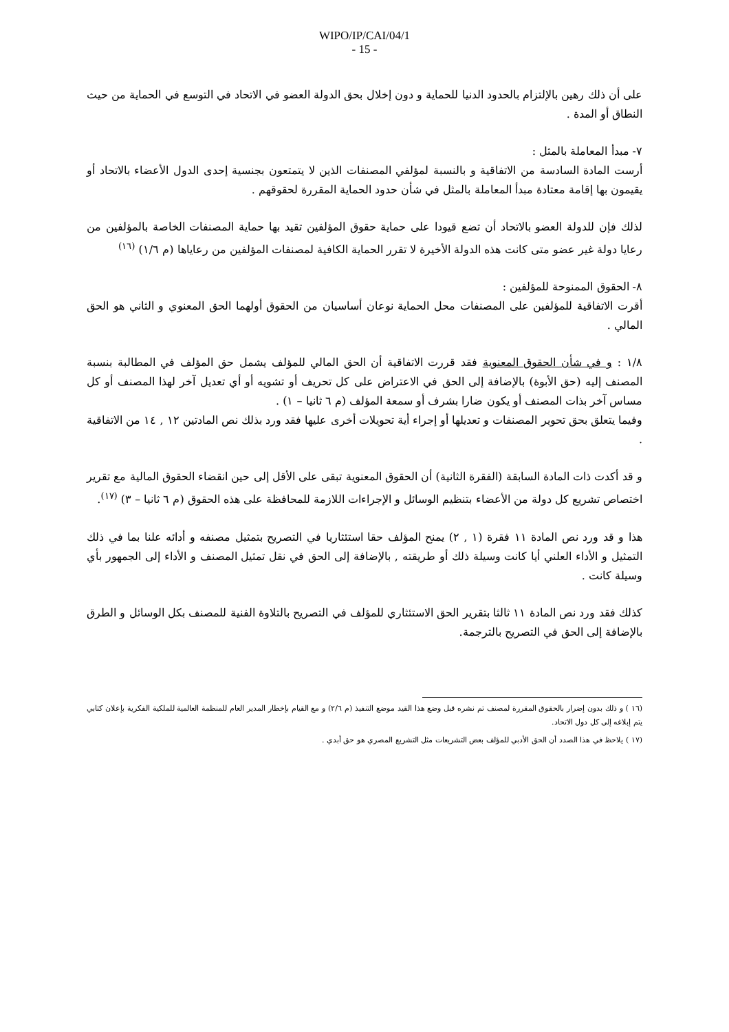WIPO/IP/CAI/04/1
- 15 -
على أن ذلك رهين بالإلتزام بالحدود الدنيا للحماية و دون إخلال بحق الدولة العضو في الاتحاد في التوسع في الحماية من حيث النطاق أو المدة .
٧- مبدأ المعاملة بالمثل :
أرست المادة السادسة من الاتفاقية و بالنسبة لمؤلفي المصنفات الذين لا يتمتعون بجنسية إحدى الدول الأعضاء بالاتحاد أو يقيمون بها إقامة معتادة مبدأ المعاملة بالمثل في شأن حدود الحماية المقررة لحقوقهم .
لذلك فإن للدولة العضو بالاتحاد أن تضع قيودا على حماية حقوق المؤلفين تقيد بها حماية المصنفات الخاصة بالمؤلفين من رعايا دولة غير عضو متى كانت هذه الدولة الأخيرة لا تقرر الحماية الكافية لمصنفات المؤلفين من رعاياها (م ١/٦) <sup>(١٦)</sup>
٨- الحقوق الممنوحة للمؤلفين :
أقرت الاتفاقية للمؤلفين على المصنفات محل الحماية نوعان أساسيان من الحقوق أولهما الحق المعنوي و الثاني هو الحق المالي .
١/٨ : و في شأن الحقوق المعنوية فقد قررت الاتفاقية أن الحق المالي للمؤلف يشمل حق المؤلف في المطالبة بنسبة المصنف إليه (حق الأبوة) بالإضافة إلى الحق في الاعتراض على كل تحريف أو تشويه أو أي تعديل آخر لهذا المصنف أو كل مساس آخر بذات المصنف أو يكون ضارا بشرف أو سمعة المؤلف (م ٦ ثانيا – ١) .
وفيما يتعلق بحق تحوير المصنفات و تعديلها أو إجراء أية تحويلات أخرى عليها فقد ورد بذلك نص المادتين ١٢ , ١٤ من الاتفاقية .
و قد أكدت ذات المادة السابقة (الفقرة الثانية) أن الحقوق المعنوية تبقى على الأقل إلى حين انقضاء الحقوق المالية مع تقرير اختصاص تشريع كل دولة من الأعضاء بتنظيم الوسائل و الإجراءات اللازمة للمحافظة على هذه الحقوق (م ٦ ثانيا – ٣) <sup>(١٧)</sup>.
هذا و قد ورد نص المادة ١١ فقرة (١ , ٢) يمنح المؤلف حقا استئثاريا في التصريح بتمثيل مصنفه و أدائه علنا بما في ذلك التمثيل و الأداء العلني أيا كانت وسيلة ذلك أو طريقته , بالإضافة إلى الحق في نقل تمثيل المصنف و الأداء إلى الجمهور بأي وسيلة كانت .
كذلك فقد ورد نص المادة ١١ ثالثا بتقرير الحق الاستئثاري للمؤلف في التصريح بالتلاوة الفنية للمصنف بكل الوسائل و الطرق بالإضافة إلى الحق في التصريح بالترجمة.
(١٦ ) و ذلك بدون إضرار بالحقوق المقررة لمصنف تم نشره قبل وضع هذا القيد موضع التنفيذ (م ٢/٦) و مع القيام بإخطار المدير العام للمنظمة العالمية للملكية الفكرية بإعلان كتابي يتم إبلاغه إلى كل دول الاتحاد.
(١٧ ) يلاحظ في هذا الصدد أن الحق الأدبي للمؤلف بعض التشريعات مثل التشريع المصري هو حق أبدي .